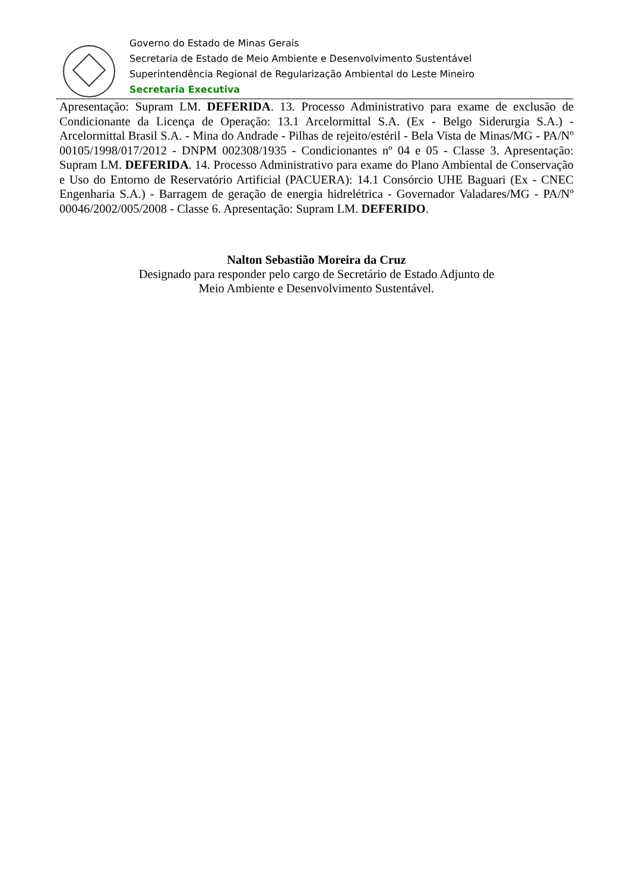Governo do Estado de Minas Gerais
Secretaria de Estado de Meio Ambiente e Desenvolvimento Sustentável
Superintendência Regional de Regularização Ambiental do Leste Mineiro
Secretaria Executiva
Apresentação: Supram LM. DEFERIDA. 13. Processo Administrativo para exame de exclusão de Condicionante da Licença de Operação: 13.1 Arcelormittal S.A. (Ex - Belgo Siderurgia S.A.) - Arcelormittal Brasil S.A. - Mina do Andrade - Pilhas de rejeito/estéril - Bela Vista de Minas/MG - PA/Nº 00105/1998/017/2012 - DNPM 002308/1935 - Condicionantes nº 04 e 05 - Classe 3. Apresentação: Supram LM. DEFERIDA. 14. Processo Administrativo para exame do Plano Ambiental de Conservação e Uso do Entorno de Reservatório Artificial (PACUERA): 14.1 Consórcio UHE Baguari (Ex - CNEC Engenharia S.A.) - Barragem de geração de energia hidrelétrica - Governador Valadares/MG - PA/Nº 00046/2002/005/2008 - Classe 6. Apresentação: Supram LM. DEFERIDO.
Nalton Sebastião Moreira da Cruz
Designado para responder pelo cargo de Secretário de Estado Adjunto de
Meio Ambiente e Desenvolvimento Sustentável.